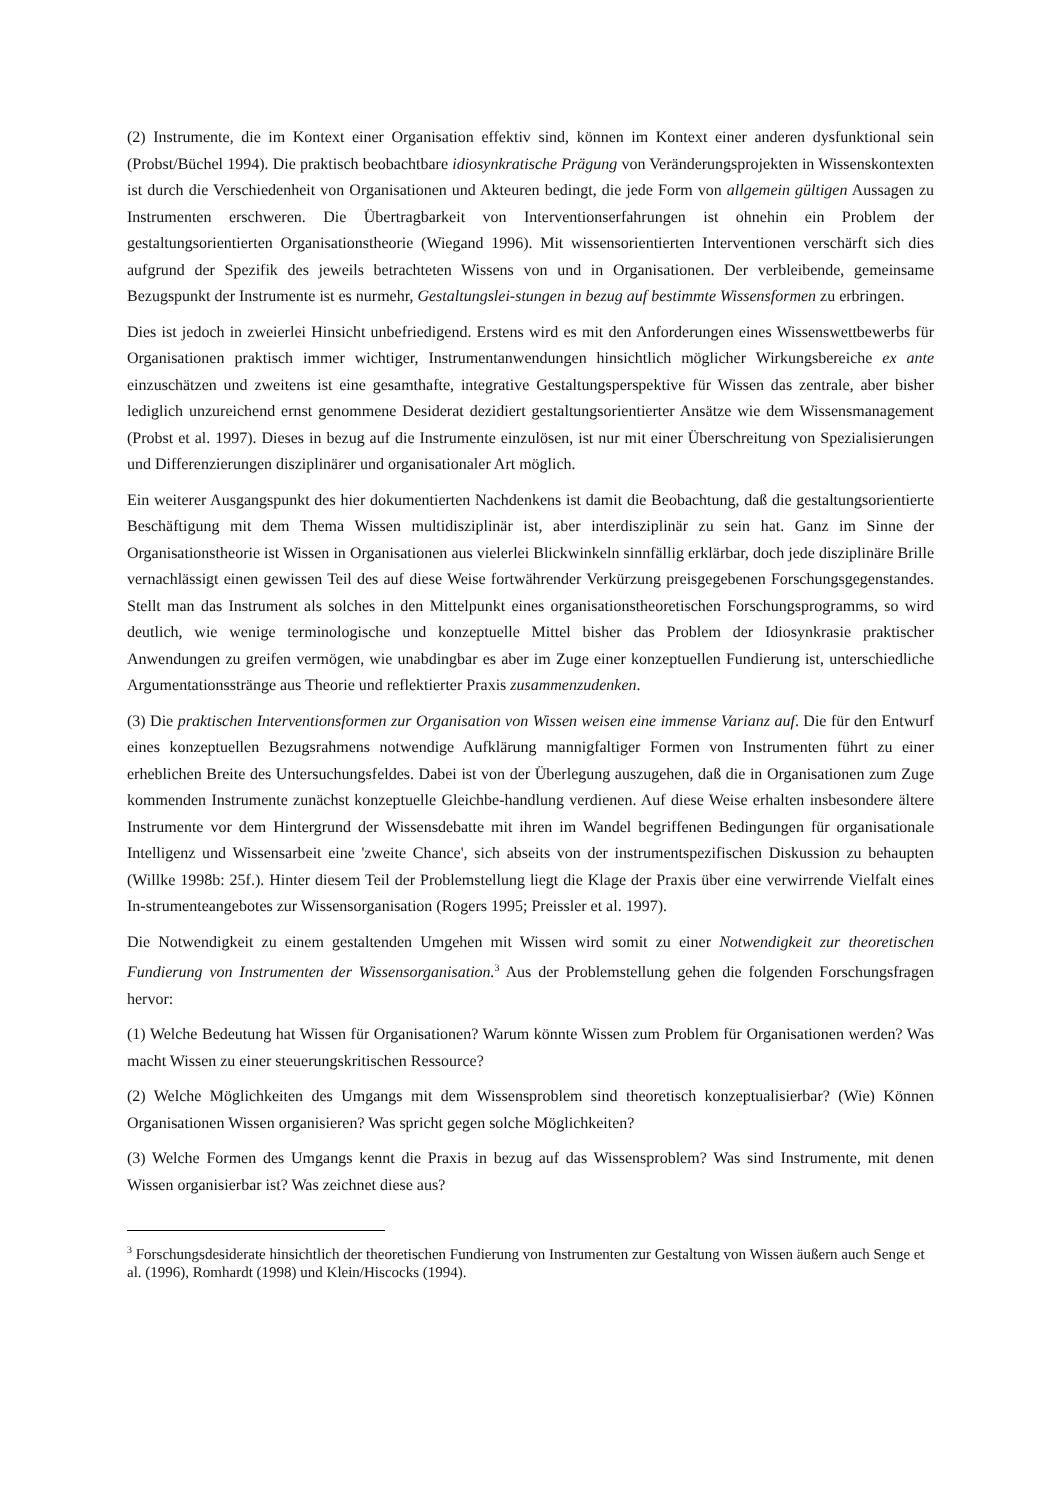(2) Instrumente, die im Kontext einer Organisation effektiv sind, können im Kontext einer anderen dysfunktional sein (Probst/Büchel 1994). Die praktisch beobachtbare idiosynkratische Prägung von Veränderungsprojekten in Wissenskontexten ist durch die Verschiedenheit von Organisationen und Akteuren bedingt, die jede Form von allgemein gültigen Aussagen zu Instrumenten erschweren. Die Übertragbarkeit von Interventionserfahrungen ist ohnehin ein Problem der gestaltungsorientierten Organisationstheorie (Wiegand 1996). Mit wissensorientierten Interventionen verschärft sich dies aufgrund der Spezifik des jeweils betrachteten Wissens von und in Organisationen. Der verbleibende, gemeinsame Bezugspunkt der Instrumente ist es nurmehr, Gestaltungslei-stungen in bezug auf bestimmte Wissensformen zu erbringen.
Dies ist jedoch in zweierlei Hinsicht unbefriedigend. Erstens wird es mit den Anforderungen eines Wissenswettbewerbs für Organisationen praktisch immer wichtiger, Instrumentanwendungen hinsichtlich möglicher Wirkungsbereiche ex ante einzuschätzen und zweitens ist eine gesamthafte, integrative Gestaltungsperspektive für Wissen das zentrale, aber bisher lediglich unzureichend ernst genommene Desiderat dezidiert gestaltungsorientierter Ansätze wie dem Wissensmanagement (Probst et al. 1997). Dieses in bezug auf die Instrumente einzulösen, ist nur mit einer Überschreitung von Spezialisierungen und Differenzierungen disziplinärer und organisationaler Art möglich.
Ein weiterer Ausgangspunkt des hier dokumentierten Nachdenkens ist damit die Beobachtung, daß die gestaltungsorientierte Beschäftigung mit dem Thema Wissen multidisziplinär ist, aber interdisziplinär zu sein hat. Ganz im Sinne der Organisationstheorie ist Wissen in Organisationen aus vielerlei Blickwinkeln sinnfällig erklärbar, doch jede disziplinäre Brille vernachlässigt einen gewissen Teil des auf diese Weise fortwährender Verkürzung preisgegebenen Forschungsgegenstandes. Stellt man das Instrument als solches in den Mittelpunkt eines organisationstheoretischen Forschungsprogramms, so wird deutlich, wie wenige terminologische und konzeptuelle Mittel bisher das Problem der Idiosynkrasie praktischer Anwendungen zu greifen vermögen, wie unabdingbar es aber im Zuge einer konzeptuellen Fundierung ist, unterschiedliche Argumentationsstränge aus Theorie und reflektierter Praxis zusammenzudenken.
(3) Die praktischen Interventionsformen zur Organisation von Wissen weisen eine immense Varianz auf. Die für den Entwurf eines konzeptuellen Bezugsrahmens notwendige Aufklärung mannigfaltiger Formen von Instrumenten führt zu einer erheblichen Breite des Untersuchungsfeldes. Dabei ist von der Überlegung auszugehen, daß die in Organisationen zum Zuge kommenden Instrumente zunächst konzeptuelle Gleichbe-handlung verdienen. Auf diese Weise erhalten insbesondere ältere Instrumente vor dem Hintergrund der Wissensdebatte mit ihren im Wandel begriffenen Bedingungen für organisationale Intelligenz und Wissensarbeit eine 'zweite Chance', sich abseits von der instrumentspezifischen Diskussion zu behaupten (Willke 1998b: 25f.). Hinter diesem Teil der Problemstellung liegt die Klage der Praxis über eine verwirrende Vielfalt eines In-strumenteangebotes zur Wissensorganisation (Rogers 1995; Preissler et al. 1997).
Die Notwendigkeit zu einem gestaltenden Umgehen mit Wissen wird somit zu einer Notwendigkeit zur theoretischen Fundierung von Instrumenten der Wissensorganisation.<sup>3</sup> Aus der Problemstellung gehen die folgenden Forschungsfragen hervor:
(1) Welche Bedeutung hat Wissen für Organisationen? Warum könnte Wissen zum Problem für Organisationen werden? Was macht Wissen zu einer steuerungskritischen Ressource?
(2) Welche Möglichkeiten des Umgangs mit dem Wissensproblem sind theoretisch konzeptualisierbar? (Wie) Können Organisationen Wissen organisieren? Was spricht gegen solche Möglichkeiten?
(3) Welche Formen des Umgangs kennt die Praxis in bezug auf das Wissensproblem? Was sind Instrumente, mit denen Wissen organisierbar ist? Was zeichnet diese aus?
<sup>3</sup> Forschungsdesiderate hinsichtlich der theoretischen Fundierung von Instrumenten zur Gestaltung von Wissen äußern auch Senge et al. (1996), Romhardt (1998) und Klein/Hiscocks (1994).